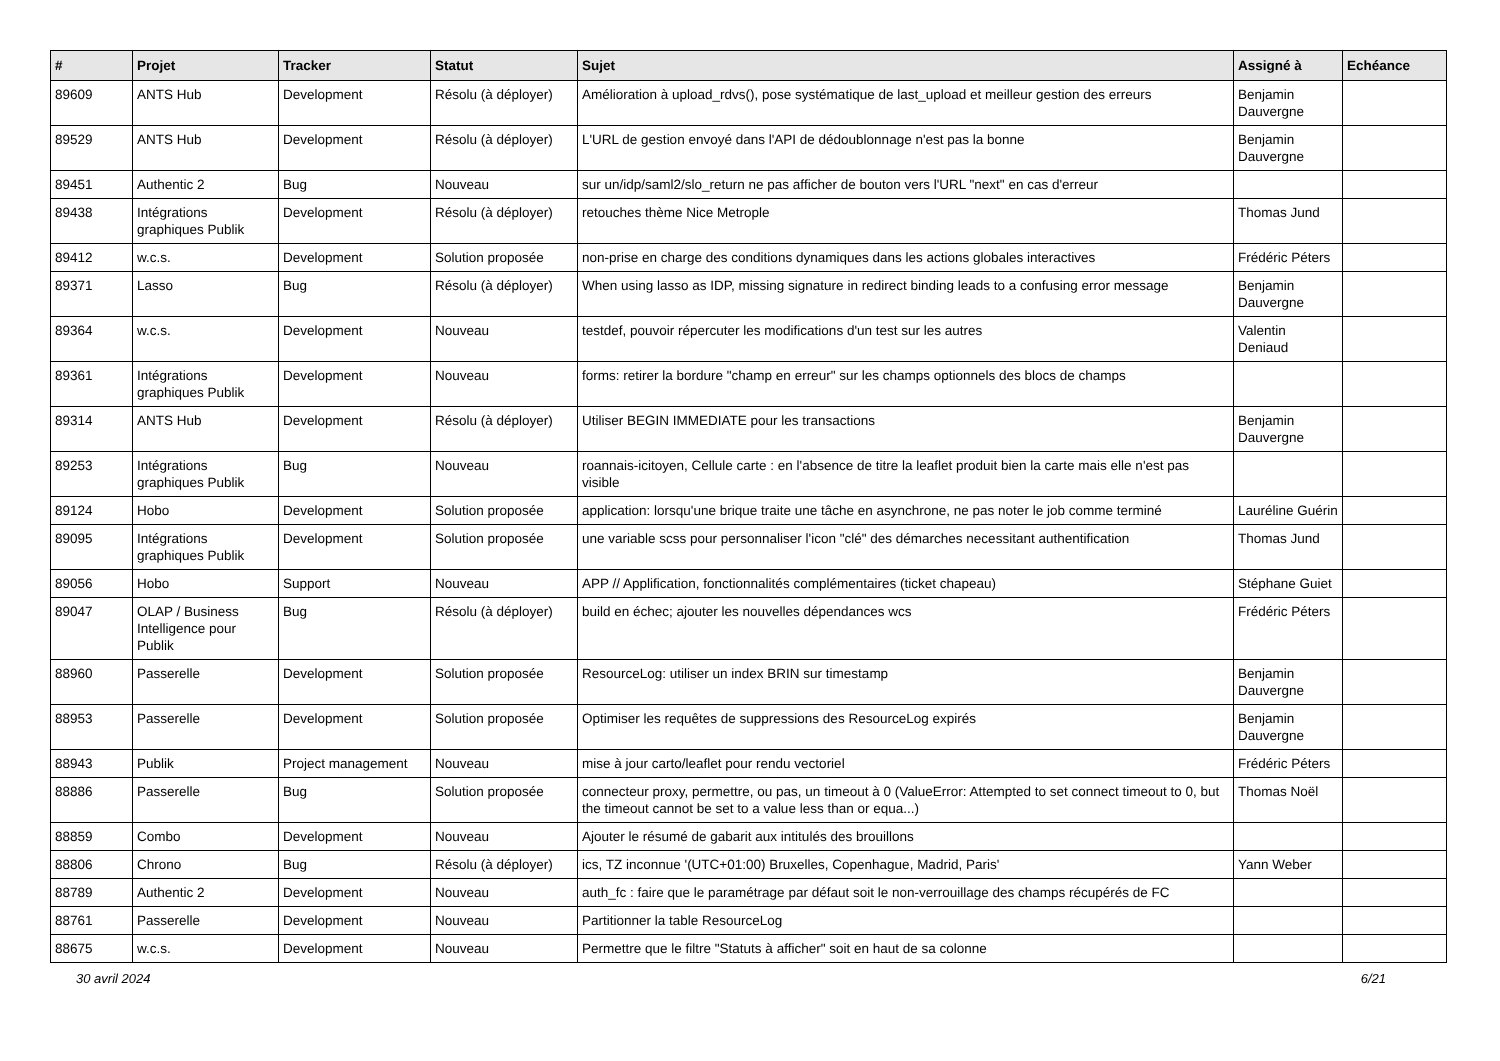| # | Projet | Tracker | Statut | Sujet | Assigné à | Echéance |
| --- | --- | --- | --- | --- | --- | --- |
| 89609 | ANTS Hub | Development | Résolu (à déployer) | Amélioration à upload_rdvs(), pose systématique de last_upload et meilleur gestion des erreurs | Benjamin Dauvergne | |
| 89529 | ANTS Hub | Development | Résolu (à déployer) | L'URL de gestion envoyé dans l'API de dédoublonnage n'est pas la bonne | Benjamin Dauvergne | |
| 89451 | Authentic 2 | Bug | Nouveau | sur un/idp/saml2/slo_return ne pas afficher de bouton vers l'URL "next" en cas d'erreur | | |
| 89438 | Intégrations graphiques Publik | Development | Résolu (à déployer) | retouches thème Nice Metrople | Thomas Jund | |
| 89412 | w.c.s. | Development | Solution proposée | non-prise en charge des conditions dynamiques dans les actions globales interactives | Frédéric Péters | |
| 89371 | Lasso | Bug | Résolu (à déployer) | When using lasso as IDP, missing signature in redirect binding leads to a confusing error message | Benjamin Dauvergne | |
| 89364 | w.c.s. | Development | Nouveau | testdef, pouvoir répercuter les modifications d'un test sur les autres | Valentin Deniaud | |
| 89361 | Intégrations graphiques Publik | Development | Nouveau | forms: retirer la bordure "champ en erreur" sur les champs optionnels des blocs de champs | | |
| 89314 | ANTS Hub | Development | Résolu (à déployer) | Utiliser BEGIN IMMEDIATE pour les transactions | Benjamin Dauvergne | |
| 89253 | Intégrations graphiques Publik | Bug | Nouveau | roannais-icitoyen, Cellule carte : en l'absence de titre la leaflet produit bien la carte mais elle n'est pas visible | | |
| 89124 | Hobo | Development | Solution proposée | application: lorsqu'une brique traite une tâche en asynchrone, ne pas noter le job comme terminé | Lauréline Guérin | |
| 89095 | Intégrations graphiques Publik | Development | Solution proposée | une variable scss pour personnaliser l'icon "clé" des démarches necessitant authentification | Thomas Jund | |
| 89056 | Hobo | Support | Nouveau | APP // Applification, fonctionnalités complémentaires (ticket chapeau) | Stéphane Guiet | |
| 89047 | OLAP / Business Intelligence pour Publik | Bug | Résolu (à déployer) | build en échec; ajouter les nouvelles dépendances wcs | Frédéric Péters | |
| 88960 | Passerelle | Development | Solution proposée | ResourceLog: utiliser un index BRIN sur timestamp | Benjamin Dauvergne | |
| 88953 | Passerelle | Development | Solution proposée | Optimiser les requêtes de suppressions des ResourceLog expirés | Benjamin Dauvergne | |
| 88943 | Publik | Project management | Nouveau | mise à jour carto/leaflet pour rendu vectoriel | Frédéric Péters | |
| 88886 | Passerelle | Bug | Solution proposée | connecteur proxy, permettre, ou pas, un timeout à 0 (ValueError: Attempted to set connect timeout to 0, but the timeout cannot be set to a value less than or equa...) | Thomas Noël | |
| 88859 | Combo | Development | Nouveau | Ajouter le résumé de gabarit aux intitulés des brouillons | | |
| 88806 | Chrono | Bug | Résolu (à déployer) | ics, TZ inconnue '(UTC+01:00) Bruxelles, Copenhague, Madrid, Paris' | Yann Weber | |
| 88789 | Authentic 2 | Development | Nouveau | auth_fc : faire que le paramétrage par défaut soit le non-verrouillage des champs récupérés de FC | | |
| 88761 | Passerelle | Development | Nouveau | Partitionner la table ResourceLog | | |
| 88675 | w.c.s. | Development | Nouveau | Permettre que le filtre "Statuts à afficher" soit en haut de sa colonne | | |
30 avril 2024 6/21